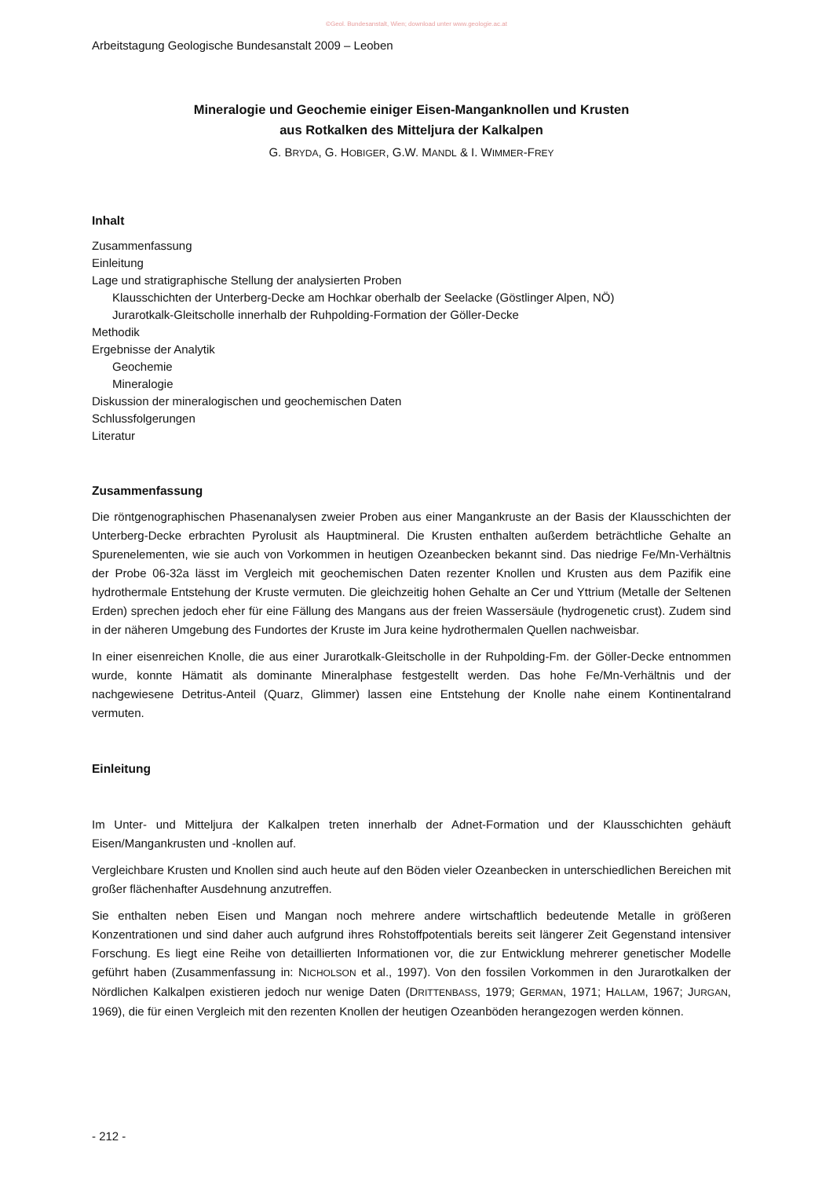©Geol. Bundesanstalt, Wien; download unter www.geologie.ac.at
Arbeitstagung Geologische Bundesanstalt 2009 – Leoben
Mineralogie und Geochemie einiger Eisen-Manganknollen und Krusten
aus Rotkalken des Mitteljura der Kalkalpen
G. BRYDA, G. HOBIGER, G.W. MANDL & I. WIMMER-FREY
Inhalt
Zusammenfassung
Einleitung
Lage und stratigraphische Stellung der analysierten Proben
Klausschichten der Unterberg-Decke am Hochkar oberhalb der Seelacke (Göstlinger Alpen, NÖ)
Jurarotkalk-Gleitscholle innerhalb der Ruhpolding-Formation der Göller-Decke
Methodik
Ergebnisse der Analytik
Geochemie
Mineralogie
Diskussion der mineralogischen und geochemischen Daten
Schlussfolgerungen
Literatur
Zusammenfassung
Die röntgenographischen Phasenanalysen zweier Proben aus einer Mangankruste an der Basis der Klausschichten der Unterberg-Decke erbrachten Pyrolusit als Hauptmineral. Die Krusten enthalten außerdem beträchtliche Gehalte an Spurenelementen, wie sie auch von Vorkommen in heutigen Ozeanbecken bekannt sind. Das niedrige Fe/Mn-Verhältnis der Probe 06-32a lässt im Vergleich mit geochemischen Daten rezenter Knollen und Krusten aus dem Pazifik eine hydrothermale Entstehung der Kruste vermuten. Die gleichzeitig hohen Gehalte an Cer und Yttrium (Metalle der Seltenen Erden) sprechen jedoch eher für eine Fällung des Mangans aus der freien Wassersäule (hydrogenetic crust). Zudem sind in der näheren Umgebung des Fundortes der Kruste im Jura keine hydrothermalen Quellen nachweisbar.
In einer eisenreichen Knolle, die aus einer Jurarotkalk-Gleitscholle in der Ruhpolding-Fm. der Göller-Decke entnommen wurde, konnte Hämatit als dominante Mineralphase festgestellt werden. Das hohe Fe/Mn-Verhältnis und der nachgewiesene Detritus-Anteil (Quarz, Glimmer) lassen eine Entstehung der Knolle nahe einem Kontinentalrand vermuten.
Einleitung
Im Unter- und Mitteljura der Kalkalpen treten innerhalb der Adnet-Formation und der Klausschichten gehäuft Eisen/Mangankrusten und -knollen auf.
Vergleichbare Krusten und Knollen sind auch heute auf den Böden vieler Ozeanbecken in unterschiedlichen Bereichen mit großer flächenhafter Ausdehnung anzutreffen.
Sie enthalten neben Eisen und Mangan noch mehrere andere wirtschaftlich bedeutende Metalle in größeren Konzentrationen und sind daher auch aufgrund ihres Rohstoffpotentials bereits seit längerer Zeit Gegenstand intensiver Forschung. Es liegt eine Reihe von detaillierten Informationen vor, die zur Entwicklung mehrerer genetischer Modelle geführt haben (Zusammenfassung in: NICHOLSON et al., 1997). Von den fossilen Vorkommen in den Jurarotkalken der Nördlichen Kalkalpen existieren jedoch nur wenige Daten (DRITTENBASS, 1979; GERMAN, 1971; HALLAM, 1967; JURGAN, 1969), die für einen Vergleich mit den rezenten Knollen der heutigen Ozeanböden herangezogen werden können.
- 212 -